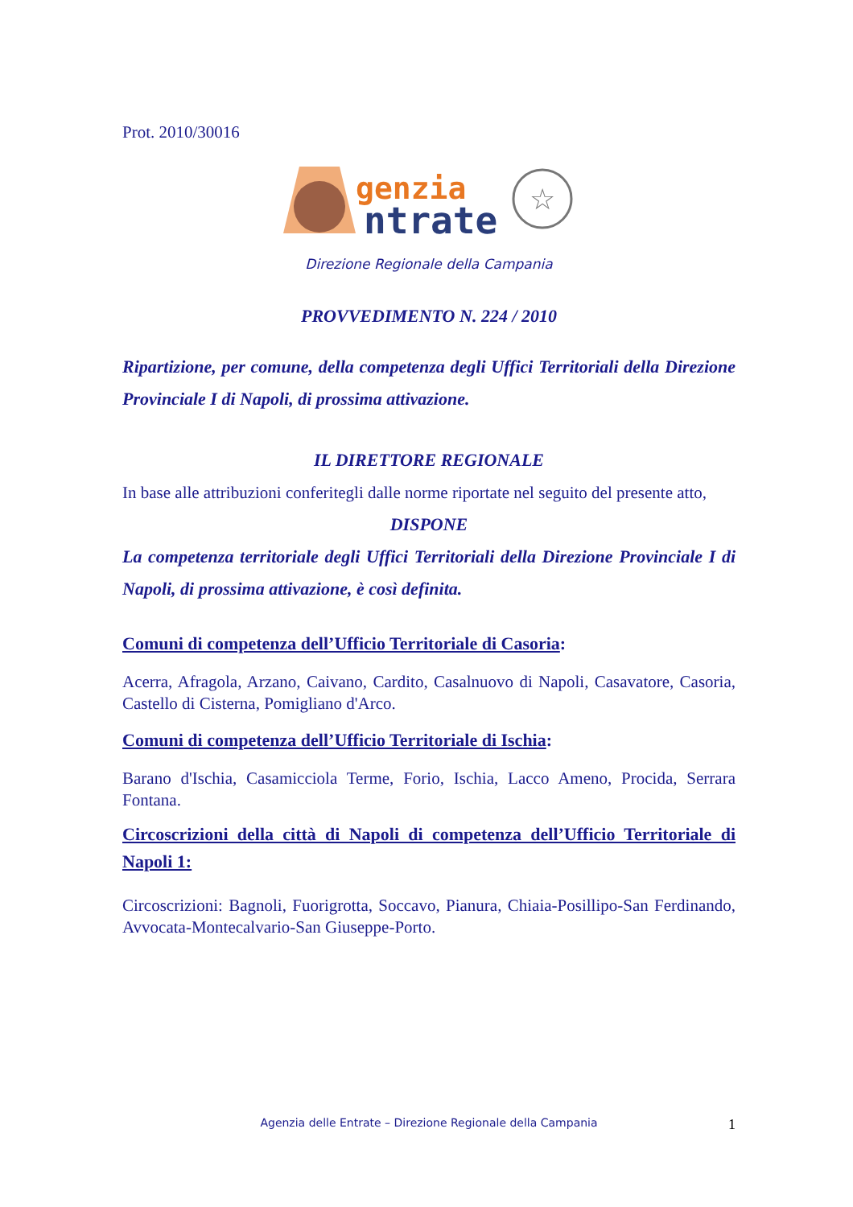Prot. 2010/30016
genzia
ntrate
☆
Direzione Regionale della Campania
PROVVEDIMENTO N. 224 / 2010
Ripartizione, per comune, della competenza degli Uffici Territoriali della Direzione Provinciale I di Napoli, di prossima attivazione.
IL DIRETTORE REGIONALE
In base alle attribuzioni conferitegli dalle norme riportate nel seguito del presente atto,
DISPONE
La competenza territoriale degli Uffici Territoriali della Direzione Provinciale I di Napoli, di prossima attivazione, è così definita.
Comuni di competenza dell’Ufficio Territoriale di Casoria:
Acerra, Afragola, Arzano, Caivano, Cardito, Casalnuovo di Napoli, Casavatore, Casoria, Castello di Cisterna, Pomigliano d'Arco.
Comuni di competenza dell’Ufficio Territoriale di Ischia:
Barano d'Ischia, Casamicciola Terme, Forio, Ischia, Lacco Ameno, Procida, Serrara Fontana.
Circoscrizioni della città di Napoli di competenza dell’Ufficio Territoriale di Napoli 1:
Circoscrizioni: Bagnoli, Fuorigrotta, Soccavo, Pianura, Chiaia-Posillipo-San Ferdinando, Avvocata-Montecalvario-San Giuseppe-Porto.
Agenzia delle Entrate – Direzione Regionale della Campania 1